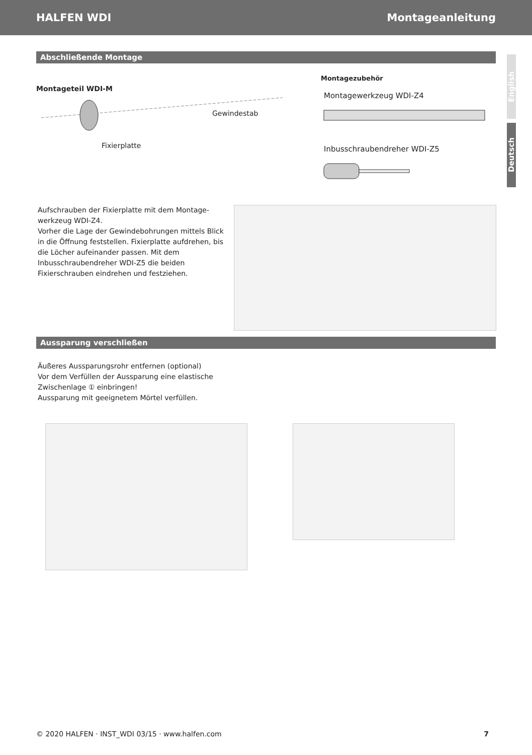HALFEN WDI Montageanleitung
English
Deutsch
Abschließende Montage
Montageteil WDI-M
Gewindestab
Fixierplatte
Montagezubehör
Montagewerkzeug WDI-Z4
Inbusschraubendreher WDI-Z5
Aufschrauben der Fixierplatte mit dem Montage-werkzeug WDI-Z4.
Vorher die Lage der Gewindebohrungen mittels Blick in die Öffnung feststellen. Fixierplatte aufdrehen, bis die Löcher aufeinander passen. Mit dem Inbusschraubendreher WDI-Z5 die beiden Fixierschrauben eindrehen und festziehen.
Aussparung verschließen
Äußeres Aussparungsrohr entfernen (optional)
Vor dem Verfüllen der Aussparung eine elastische Zwischenlage ① einbringen!
Aussparung mit geeignetem Mörtel verfüllen.
© 2020 HALFEN · INST_WDI 03/15 · www.halfen.com 7